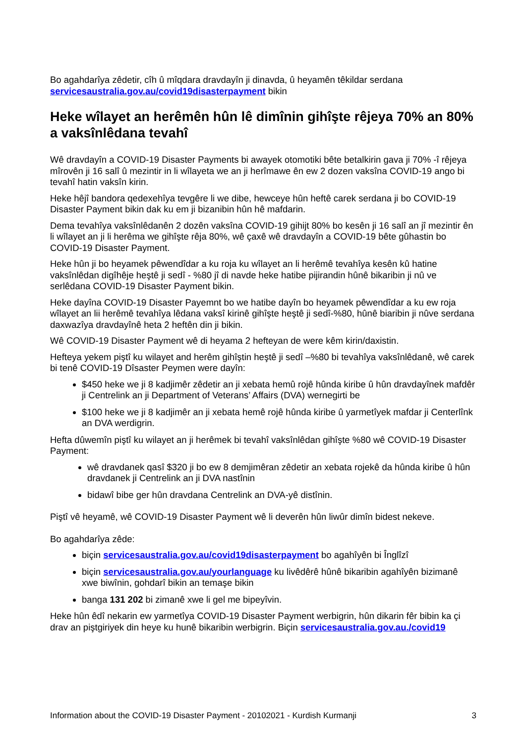Bo agahdarîya zêdetir, cîh û mîqdara dravdayîn ji dinavda, û heyamên têkildar serdana servicesaustralia.gov.au/covid19disasterpayment bikin
Heke wîlayet an herêmên hûn lê dimînin gihîşte rêjeya 70% an 80% a vaksînlêdana tevahî
Wê dravdayîn a COVID-19 Disaster Payments bi awayek otomotiki bête betalkirin gava ji 70% -î rêjeya mîrovên ji 16 salî û mezintir in li wîlayeta we an ji herîmawe ên ew 2 dozen vaksîna COVID-19 ango bi tevahî hatin vaksîn kirin.
Heke hêjî bandora qedexehîya tevgêre li we dibe, hewceye hûn heftê carek serdana ji bo COVID-19 Disaster Payment bikin dak ku em ji bizanibin hûn hê mafdarin.
Dema tevahîya vaksînlêdanên 2 dozên vaksîna COVID-19 gihijt 80% bo kesên ji 16 salî an jî mezintir ên li wîlayet an ji li herêma we gihîşte rêja 80%, wê çaxê wê dravdayîn a COVID-19 bête gûhastin bo COVID-19 Disaster Payment.
Heke hûn ji bo heyamek pêwendîdar a ku roja ku wîlayet an li herêmê tevahîya kesên kû hatine vaksînlêdan digîhêje heştê ji sedî - %80 jî di navde heke hatibe pijirandin hûnê bikaribin ji nû ve serlêdana COVID-19 Disaster Payment bikin.
Heke dayîna COVID-19 Disaster Payemnt bo we hatibe dayîn bo heyamek pêwendîdar a ku ew roja wîlayet an lii herêmê tevahîya lêdana vaksî kirinê gihîşte heştê ji sedî-%80, hûnê biaribin ji nûve serdana daxwazîya dravdayînê heta 2 heftên din ji bikin.
Wê COVID-19 Disaster Payment wê di heyama 2 hefteyan de were kêm kirin/daxistin.
Hefteya yekem piştî ku wilayet and herêm gihîştin heştê ji sedî –%80 bi tevahîya vaksînlêdanê, wê carek bi tenê COVID-19 Dîsaster Peymen were dayîn:
$450 heke we ji 8 kadjimêr zêdetir an ji xebata hemû rojê hûnda kiribe û hûn dravdayînek mafdêr ji Centrelink an ji Department of Veterans’ Affairs (DVA) wernegirti be
$100 heke we ji 8 kadjimêr an ji xebata hemê rojê hûnda kiribe û yarmetîyek mafdar ji Centerlînk an DVA werdigrin.
Hefta dûwemîn piştî ku wilayet an ji herêmek bi tevahî vaksînlêdan gihîşte %80 wê COVID-19 Disaster Payment:
wê dravdanek qasî $320 ji bo ew 8 demjimêran zêdetir an xebata rojekê da hûnda kiribe û hûn dravdanek ji Centrelink an ji DVA nastînin
bidawî bibe ger hûn dravdana Centrelink an DVA-yê distînin.
Piştî vê heyamê, wê COVID-19 Disaster Payment wê li deverên hûn liwûr dimîn bidest nekeve.
Bo agahdarîya zêde:
biçin servicesaustralia.gov.au/covid19disasterpayment bo agahîyên bi Înglîzî
biçin servicesaustralia.gov.au/yourlanguage ku livêdêrê hûnê bikaribin agahîyên bizimanê xwe biwînin, gohdarî bikin an temaşe bikin
banga 131 202 bi zimanê xwe li gel me bipeyîvin.
Heke hûn êdî nekarin ew yarmetîya COVID-19 Disaster Payment werbigrin, hûn dikarin fêr bibin ka çi drav an piştgiriyek din heye ku hunê bikaribin werbigrin. Biçin servicesaustralia.gov.au./covid19
Information about the COVID-19 Disaster Payment - 20102021 - Kurdish Kurmanji 3